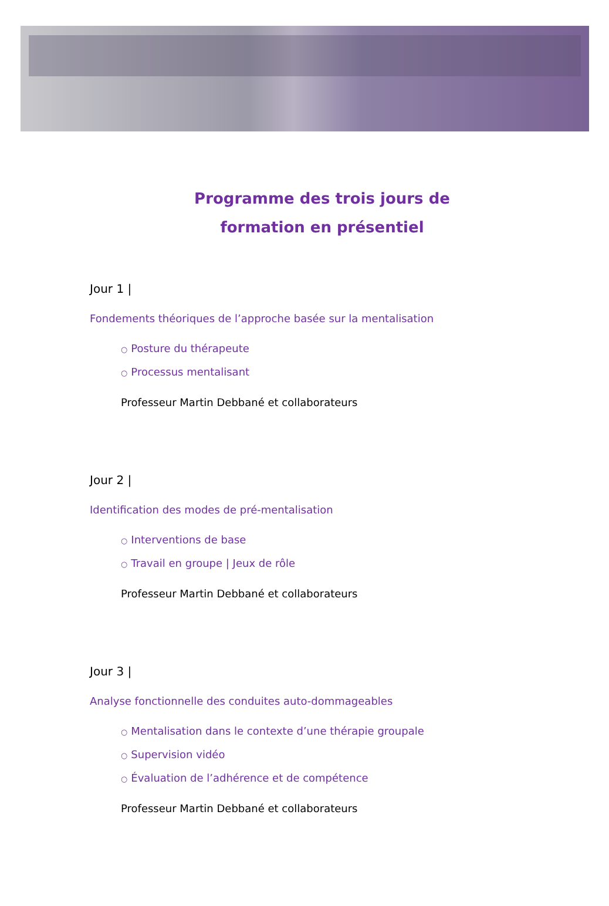Programme des trois jours de
formation en présentiel
Jour 1 |
Fondements théoriques de l’approche basée sur la mentalisation
○ Posture du thérapeute
○ Processus mentalisant
Professeur Martin Debbané et collaborateurs
Jour 2 |
Identification des modes de pré-mentalisation
○ Interventions de base
○ Travail en groupe | Jeux de rôle
Professeur Martin Debbané et collaborateurs
Jour 3 |
Analyse fonctionnelle des conduites auto-dommageables
○ Mentalisation dans le contexte d’une thérapie groupale
○ Supervision vidéo
○ Évaluation de l’adhérence et de compétence
Professeur Martin Debbané et collaborateurs